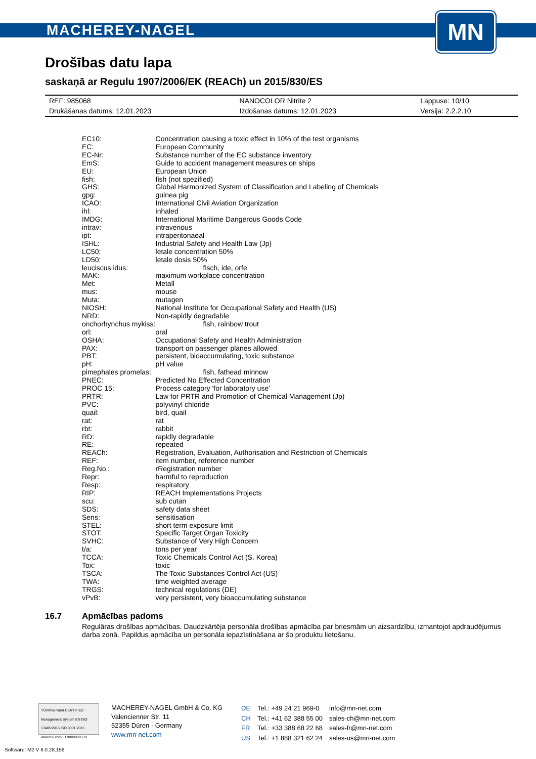MACHEREY-NAGEL
MN
Drošības datu lapa
saskaņā ar Regulu 1907/2006/EK (REACh) un 2015/830/ES
| REF: 985068 | NANOCOLOR Nitrite 2 | Lappuse: 10/10 |
| Drukāšanas datums: 12.01.2023 | Izdošanas datums: 12.01.2023 | Versija: 2.2.2.10 |
| EC10: | Concentration causing a toxic effect in 10% of the test organisms |
| EC: | European Community |
| EC-Nr: | Substance number of the EC substance inventory |
| EmS: | Guide to accident management measures on ships |
| EU: | European Union |
| fish: | fish (not spezified) |
| GHS: | Global Harmonized System of Classification and Labeling of Chemicals |
| gpg: | guinea pig |
| ICAO: | International Civil Aviation Organization |
| ihl: | inhaled |
| IMDG: | International Maritime Dangerous Goods Code |
| intrav: | intravenous |
| ipt: | intraperitonaeal |
| ISHL: | Industrial Safety and Health Law (Jp) |
| LC50: | letale concentration 50% |
| LD50: | letale dosis 50% |
| leuciscus idus: | fisch, ide, orfe |
| MAK: | maximum workplace concentration |
| Met: | Metall |
| mus: | mouse |
| Muta: | mutagen |
| NIOSH: | National Institute for Occupational Safety and Health (US) |
| NRD: | Non-rapidly degradable |
| onchorhynchus mykiss: | fish, rainbow trout |
| orl: | oral |
| OSHA: | Occupational Safety and Health Administration |
| PAX: | transport on passenger planes allowed |
| PBT: | persistent, bioaccumulating, toxic substance |
| pH: | pH value |
| pimephales promelas: | fish, fathead minnow |
| PNEC: | Predicted No Effected Concentration |
| PROC 15: | Process category 'for laboratory use' |
| PRTR: | Law for PRTR and Promotion of Chemical Management (Jp) |
| PVC: | polyvinyl chloride |
| quail: | bird, quail |
| rat: | rat |
| rbt: | rabbit |
| RD: | rapidly degradable |
| RE: | repeated |
| REACh: | Registration, Evaluation, Authorisation and Restriction of Chemicals |
| REF: | item number, reference number |
| Reg.No.: | rRegistration number |
| Repr: | harmful to reproduction |
| Resp: | respiratory |
| RIP: | REACH Implementations Projects |
| scu: | sub cutan |
| SDS: | safety data sheet |
| Sens: | sensitisation |
| STEL: | short term exposure limit |
| STOT: | Specific Target Organ Toxicity |
| SVHC: | Substance of Very High Concern |
| t/a: | tons per year |
| TCCA: | Toxic Chemicals Control Act (S. Korea) |
| Tox: | toxic |
| TSCA: | The Toxic Substances Control Act (US) |
| TWA: | time weighted average |
| TRGS: | technical regulations (DE) |
| vPvB: | very persistent, very bioaccumulating substance |
16.7 Apmācības padoms
Regulāras drošības apmācības. Daudzkārtēja personāla drošības apmācība par briesmām un aizsardzību, izmantojot apdraudējumus darba zonā. Papildus apmācība un personāla iepazīstināšana ar šo produktu lietošanu.
TÜVRheinland CERTIFIED
Management System EN ISO 13485:2016 ISO 9001:2015
www.tuv.com ID 9000008338
MACHEREY-NAGEL GmbH & Co. KG
Valencienner Str. 11
52355 Düren · Germany
www.mn-net.com
| DE | Tel.: +49 24 21 969-0 | info@mn-net.com |
| CH | Tel.: +41 62 388 55 00 | sales-ch@mn-net.com |
| FR | Tel.: +33 388 68 22 68 | sales-fr@mn-net.com |
| US | Tel.: +1 888 321 62 24 | sales-us@mn-net.com |
Software: M2 V 6.0.28.156